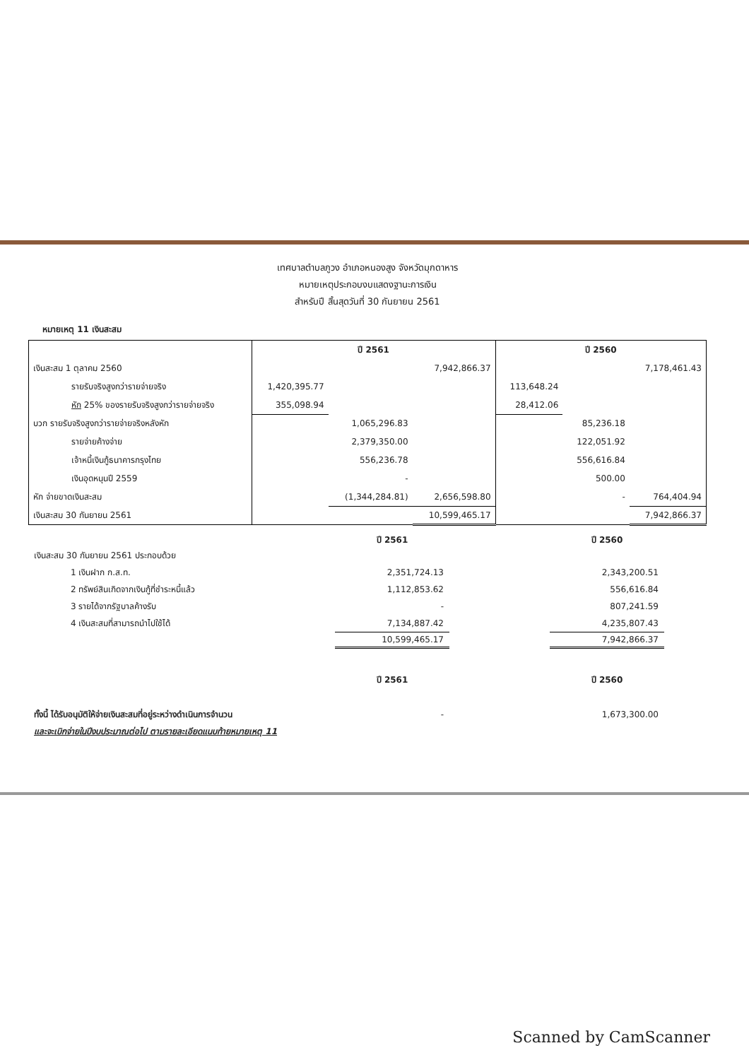เทศบาลตำบลภูวง อำเภอหนองสูง จังหวัดมุกดาหาร
หมายเหตุประกอบงบแสดงฐานะการเงิน
สำหรับปี สิ้นสุดวันที่ 30 กันยายน 2561
หมายเหตุ 11 เงินสะสม
| | ปี 2561 | | | ปี 2560 | | |
| --- | --- | --- | --- | --- | --- | --- |
| เงินสะสม 1 ตุลาคม 2560 | | | 7,942,866.37 | | | 7,178,461.43 |
| รายรับจริงสูงกว่ารายจ่ายจริง | 1,420,395.77 | | | 113,648.24 | | |
| หัก 25% ของรายรับจริงสูงกว่ารายจ่ายจริง | 355,098.94 | | | 28,412.06 | | |
| บวก รายรับจริงสูงกว่ารายจ่ายจริงหลังหัก | | 1,065,296.83 | | | 85,236.18 | |
| รายจ่ายค้างจ่าย | | 2,379,350.00 | | | 122,051.92 | |
| เจ้าหนี้เงินกู้ธนาคารกรุงไทย | | 556,236.78 | | | 556,616.84 | |
| เงินอุดหนุนปี 2559 | | - | | | 500.00 | |
| หัก จ่ายขาดเงินสะสม | | (1,344,284.81) | 2,656,598.80 | | - | 764,404.94 |
| เงินสะสม 30 กันยายน 2561 | | | 10,599,465.17 | | | 7,942,866.37 |
| | ปี 2561 | | ปี 2560 |
| เงินสะสม 30 กันยายน 2561 ประกอบด้วย | | | |
| 1 เงินฝาก ก.ส.ท. | 2,351,724.13 | | 2,343,200.51 |
| 2 ทรัพย์สินเกิดจากเงินกู้ที่ชำระหนี้แล้ว | 1,112,853.62 | | 556,616.84 |
| 3 รายได้จากรัฐบาลค้างรับ | - | | 807,241.59 |
| 4 เงินสะสมที่สามารถนำไปใช้ได้ | 7,134,887.42 | | 4,235,807.43 |
| | 10,599,465.17 | | 7,942,866.37 |
| | ปี 2561 | | ปี 2560 |
| ทั้งนี้ ได้รับอนุมัติให้จ่ายเงินสะสมที่อยู่ระหว่างดำเนินการจำนวน | - | | 1,673,300.00 |
| และจะเบิกจ่ายในปีงบประมาณต่อไป ตามรายละเอียดแนบท้ายหมายเหตุ 11 | | | |
Scanned by CamScanner